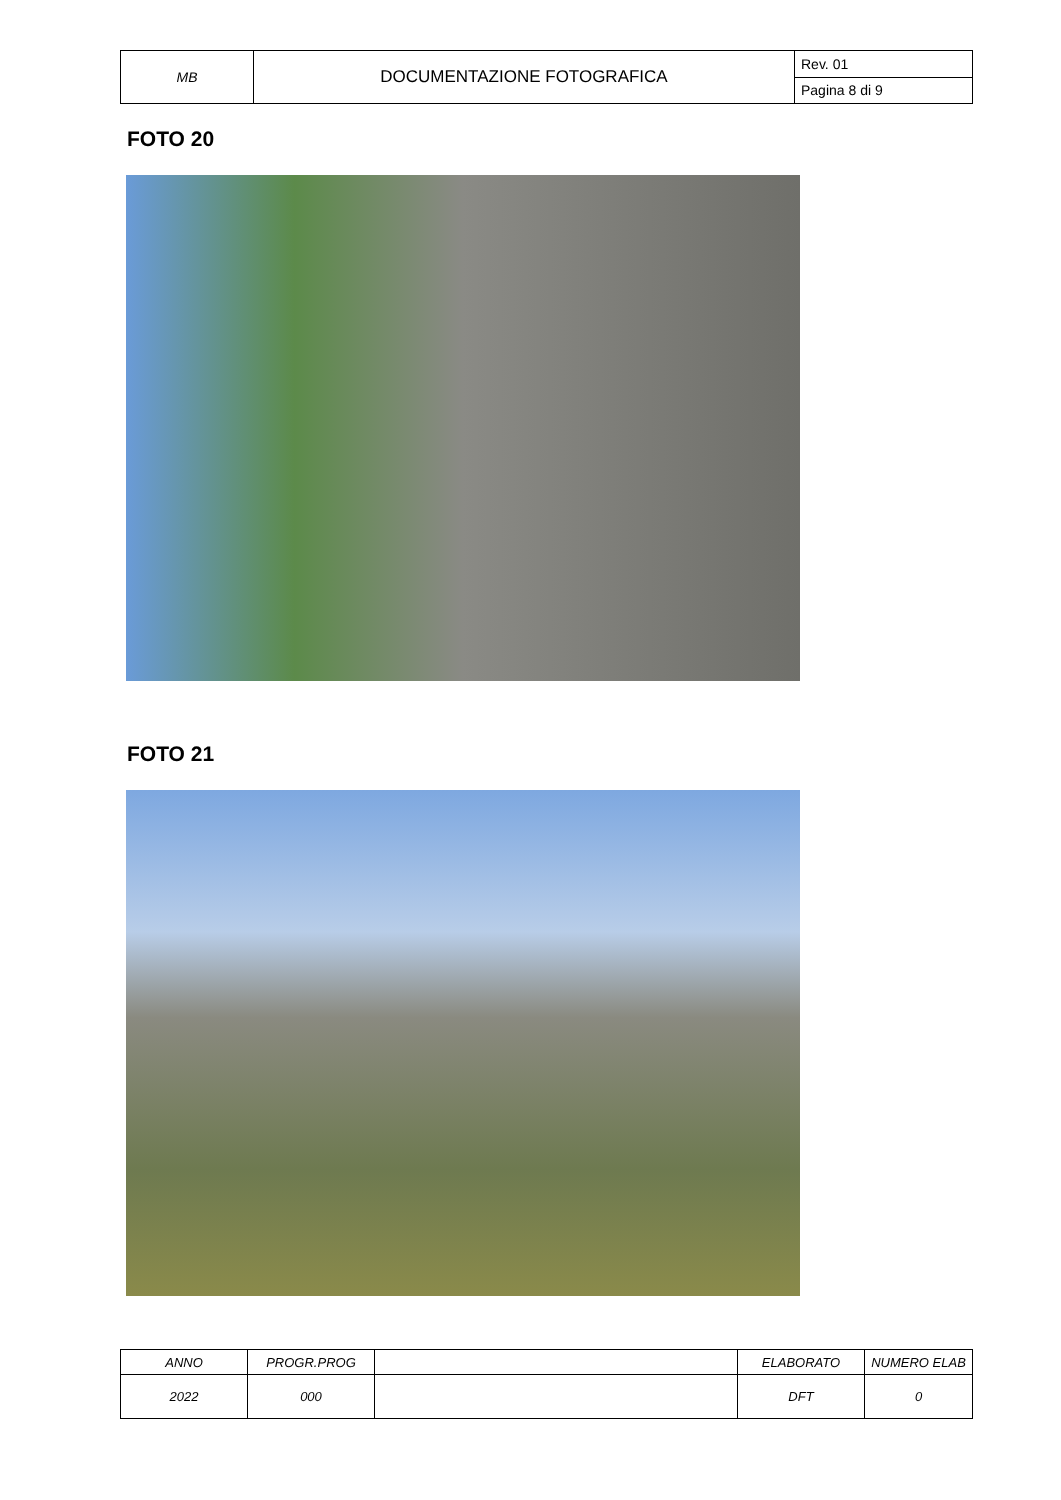| MB | DOCUMENTAZIONE FOTOGRAFICA | Rev. 01 |
| | | Pagina 8 di 9 |
FOTO 20
FOTO 21
| ANNO | PROGR.PROG | | ELABORATO | NUMERO ELAB |
| 2022 | 000 | | DFT | 0 |